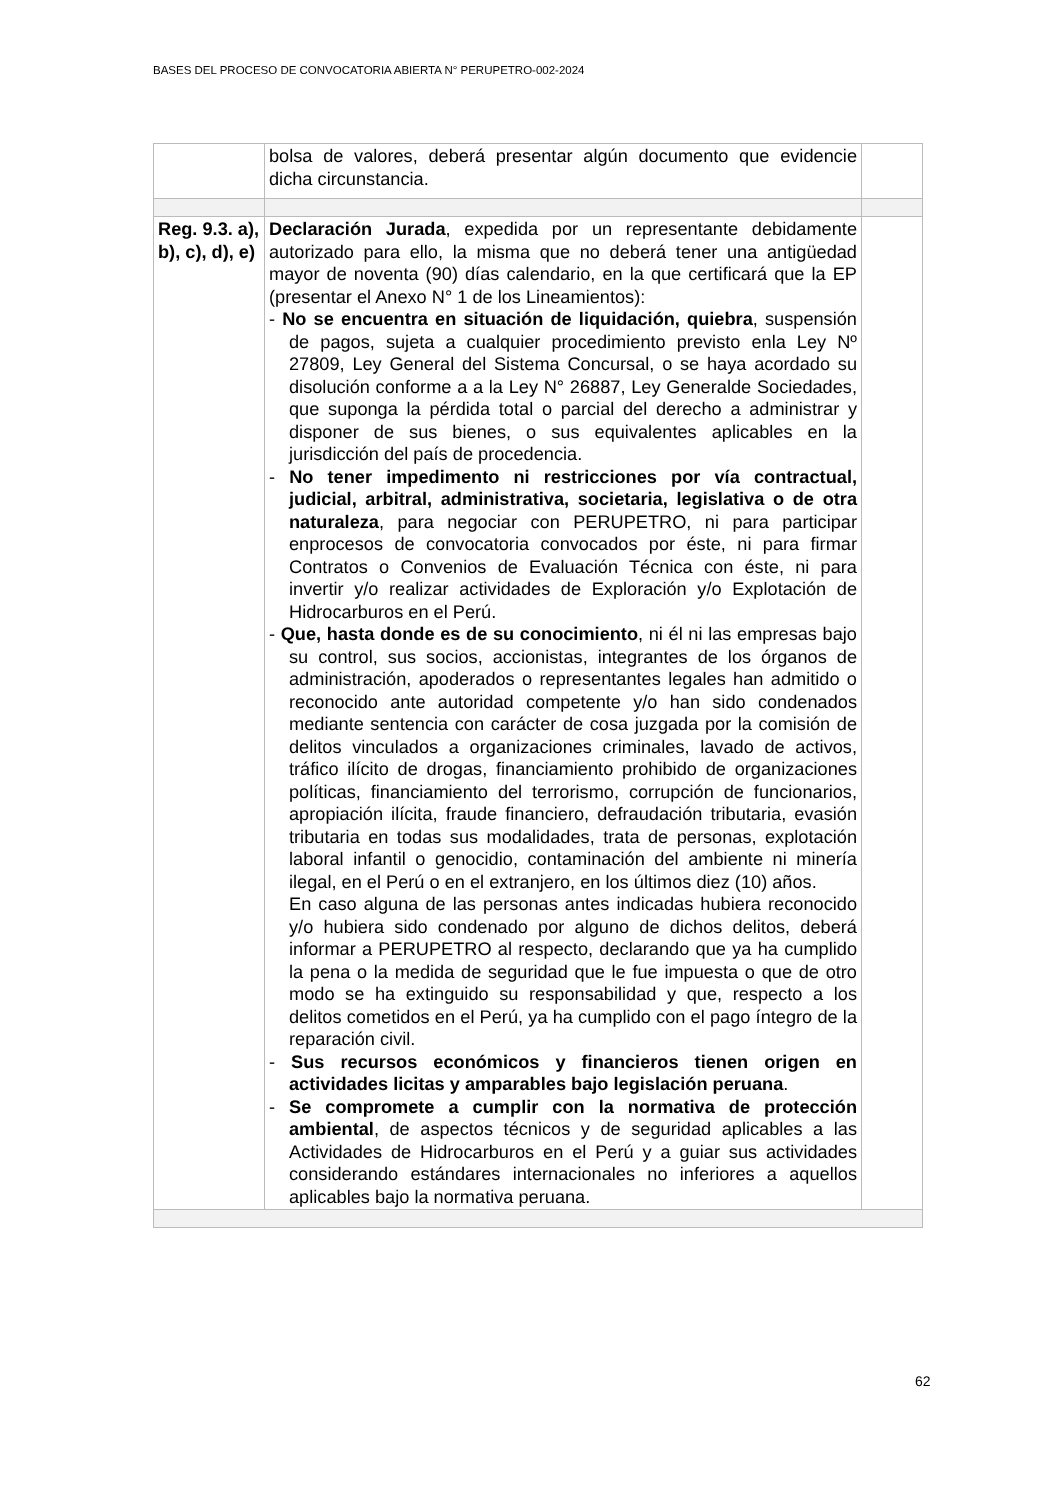BASES DEL PROCESO DE CONVOCATORIA ABIERTA N° PERUPETRO-002-2024
| | bolsa de valores, deberá presentar algún documento que evidencie dicha circunstancia. | |
| Reg. 9.3. a), b), c), d), e) | Declaración Jurada , expedida por un representante debidamente autorizado para ello, la misma que no deberá tener una antigüedad mayor de noventa (90) días calendario, en la que certificará que la EP (presentar el Anexo N° 1 de los Lineamientos): - No se encuentra en situación de liquidación, quiebra , suspensión de pagos, sujeta a cualquier procedimiento previsto enla Ley Nº 27809, Ley General del Sistema Concursal, o se haya acordado su disolución conforme a a la Ley N° 26887, Ley Generalde Sociedades, que suponga la pérdida total o parcial del derecho a administrar y disponer de sus bienes, o sus equivalentes aplicables en la jurisdicción del país de procedencia. - No tener impedimento ni restricciones por vía contractual, judicial, arbitral, administrativa, societaria, legislativa o de otra naturaleza , para negociar con PERUPETRO, ni para participar enprocesos de convocatoria convocados por éste, ni para firmar Contratos o Convenios de Evaluación Técnica con éste, ni para invertir y/o realizar actividades de Exploración y/o Explotación de Hidrocarburos en el Perú. - Que, hasta donde es de su conocimiento , ni él ni las empresas bajo su control, sus socios, accionistas, integrantes de los órganos de administración, apoderados o representantes legales han admitido o reconocido ante autoridad competente y/o han sido condenados mediante sentencia con carácter de cosa juzgada por la comisión de delitos vinculados a organizaciones criminales, lavado de activos, tráfico ilícito de drogas, financiamiento prohibido de organizaciones políticas, financiamiento del terrorismo, corrupción de funcionarios, apropiación ilícita, fraude financiero, defraudación tributaria, evasión tributaria en todas sus modalidades, trata de personas, explotación laboral infantil o genocidio, contaminación del ambiente ni minería ilegal, en el Perú o en el extranjero, en los últimos diez (10) años. En caso alguna de las personas antes indicadas hubiera reconocido y/o hubiera sido condenado por alguno de dichos delitos, deberá informar a PERUPETRO al respecto, declarando que ya ha cumplido la pena o la medida de seguridad que le fue impuesta o que de otro modo se ha extinguido su responsabilidad y que, respecto a los delitos cometidos en el Perú, ya ha cumplido con el pago íntegro de la reparación civil. - Sus recursos económicos y financieros tienen origen en actividades licitas y amparables bajo legislación peruana . - Se compromete a cumplir con la normativa de protección ambiental , de aspectos técnicos y de seguridad aplicables a las Actividades de Hidrocarburos en el Perú y a guiar sus actividades considerando estándares internacionales no inferiores a aquellos aplicables bajo la normativa peruana. | |
62